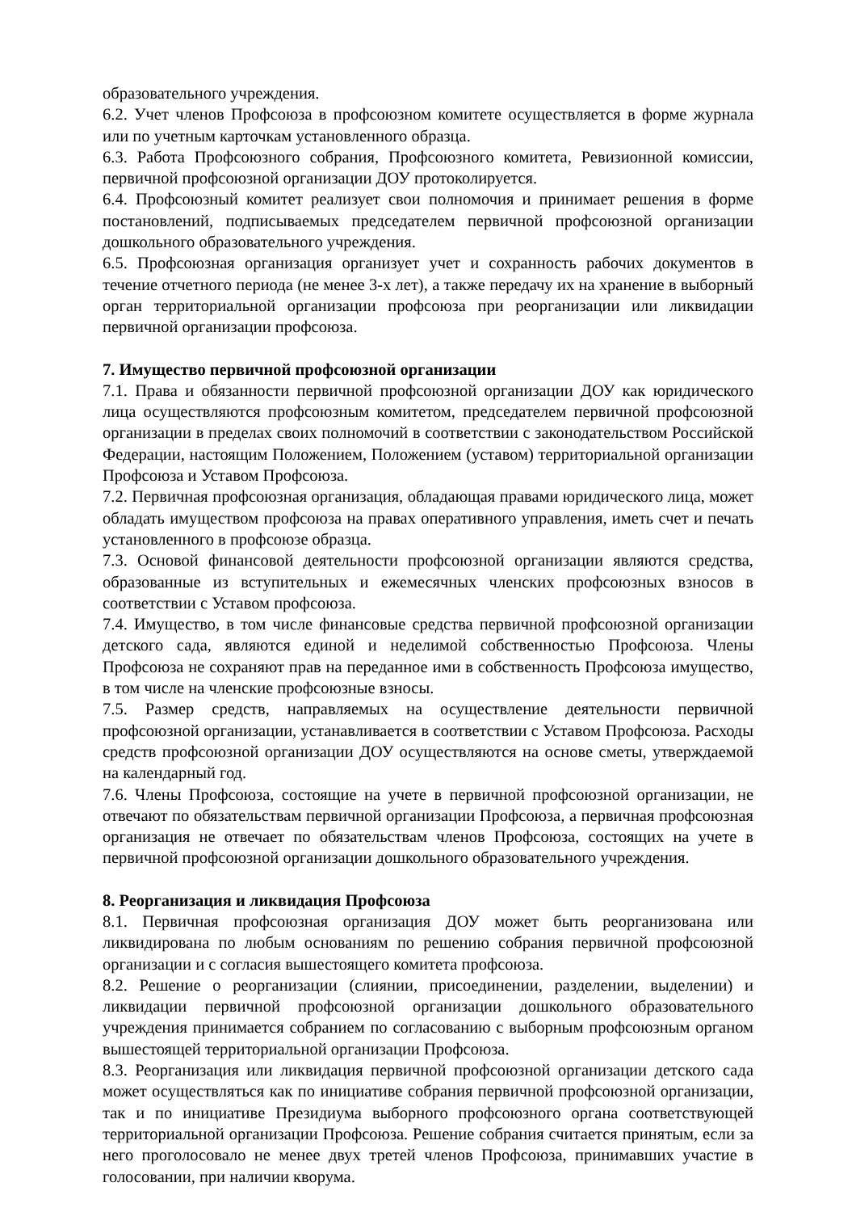образовательного учреждения.
6.2. Учет членов Профсоюза в профсоюзном комитете осуществляется в форме журнала или по учетным карточкам установленного образца.
6.3. Работа Профсоюзного собрания, Профсоюзного комитета, Ревизионной комиссии, первичной профсоюзной организации ДОУ протоколируется.
6.4. Профсоюзный комитет реализует свои полномочия и принимает решения в форме постановлений, подписываемых председателем первичной профсоюзной организации дошкольного образовательного учреждения.
6.5. Профсоюзная организация организует учет и сохранность рабочих документов в течение отчетного периода (не менее 3-х лет), а также передачу их на хранение в выборный орган территориальной организации профсоюза при реорганизации или ликвидации первичной организации профсоюза.
7. Имущество первичной профсоюзной организации
7.1. Права и обязанности первичной профсоюзной организации ДОУ как юридического лица осуществляются профсоюзным комитетом, председателем первичной профсоюзной организации в пределах своих полномочий в соответствии с законодательством Российской Федерации, настоящим Положением, Положением (уставом) территориальной организации Профсоюза и Уставом Профсоюза.
7.2. Первичная профсоюзная организация, обладающая правами юридического лица, может обладать имуществом профсоюза на правах оперативного управления, иметь счет и печать установленного в профсоюзе образца.
7.3. Основой финансовой деятельности профсоюзной организации являются средства, образованные из вступительных и ежемесячных членских профсоюзных взносов в соответствии с Уставом профсоюза.
7.4. Имущество, в том числе финансовые средства первичной профсоюзной организации детского сада, являются единой и неделимой собственностью Профсоюза. Члены Профсоюза не сохраняют прав на переданное ими в собственность Профсоюза имущество, в том числе на членские профсоюзные взносы.
7.5. Размер средств, направляемых на осуществление деятельности первичной профсоюзной организации, устанавливается в соответствии с Уставом Профсоюза. Расходы средств профсоюзной организации ДОУ осуществляются на основе сметы, утверждаемой на календарный год.
7.6. Члены Профсоюза, состоящие на учете в первичной профсоюзной организации, не отвечают по обязательствам первичной организации Профсоюза, а первичная профсоюзная организация не отвечает по обязательствам членов Профсоюза, состоящих на учете в первичной профсоюзной организации дошкольного образовательного учреждения.
8. Реорганизация и ликвидация Профсоюза
8.1. Первичная профсоюзная организация ДОУ может быть реорганизована или ликвидирована по любым основаниям по решению собрания первичной профсоюзной организации и с согласия вышестоящего комитета профсоюза.
8.2. Решение о реорганизации (слиянии, присоединении, разделении, выделении) и ликвидации первичной профсоюзной организации дошкольного образовательного учреждения принимается собранием по согласованию с выборным профсоюзным органом вышестоящей территориальной организации Профсоюза.
8.3. Реорганизация или ликвидация первичной профсоюзной организации детского сада может осуществляться как по инициативе собрания первичной профсоюзной организации, так и по инициативе Президиума выборного профсоюзного органа соответствующей территориальной организации Профсоюза. Решение собрания считается принятым, если за него проголосовало не менее двух третей членов Профсоюза, принимавших участие в голосовании, при наличии кворума.